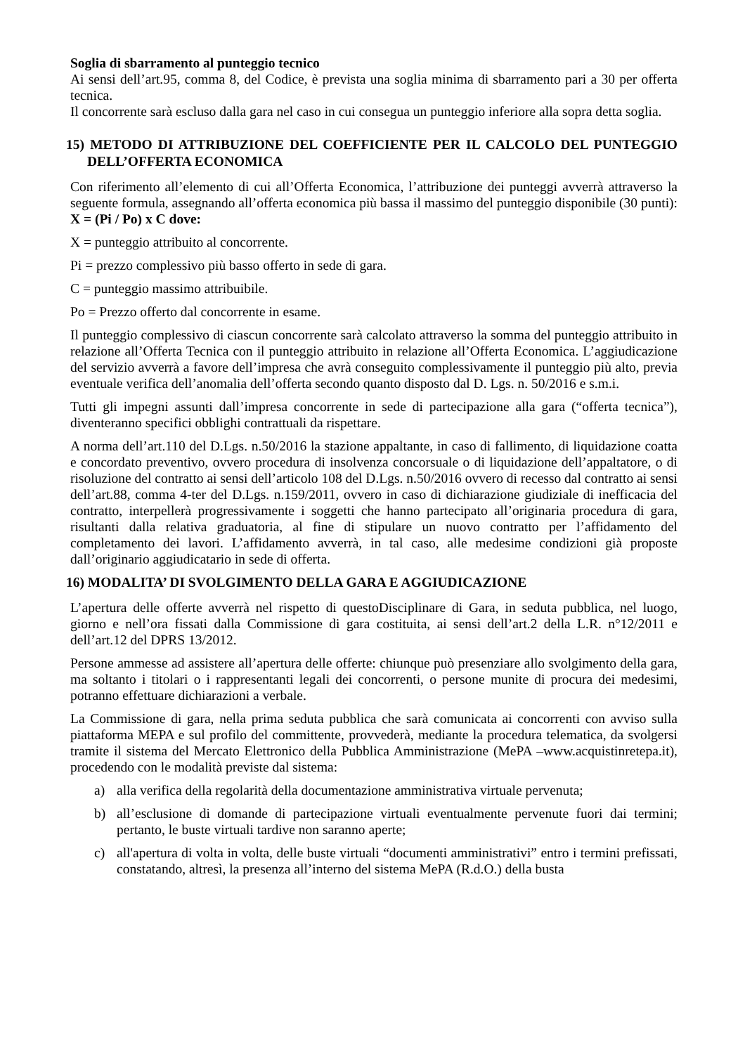Soglia di sbarramento al punteggio tecnico
Ai sensi dell’art.95, comma 8, del Codice, è prevista una soglia minima di sbarramento pari a 30 per offerta tecnica.
Il concorrente sarà escluso dalla gara nel caso in cui consegua un punteggio inferiore alla sopra detta soglia.
15) METODO DI ATTRIBUZIONE DEL COEFFICIENTE PER IL CALCOLO DEL PUNTEGGIO DELL’OFFERTA ECONOMICA
Con riferimento all’elemento di cui all’Offerta Economica, l’attribuzione dei punteggi avverrà attraverso la seguente formula, assegnando all’offerta economica più bassa il massimo del punteggio disponibile (30 punti): X = (Pi / Po) x C dove:
X = punteggio attribuito al concorrente.
Pi = prezzo complessivo più basso offerto in sede di gara.
C = punteggio massimo attribuibile.
Po = Prezzo offerto dal concorrente in esame.
Il punteggio complessivo di ciascun concorrente sarà calcolato attraverso la somma del punteggio attribuito in relazione all’Offerta Tecnica con il punteggio attribuito in relazione all’Offerta Economica. L’aggiudicazione del servizio avverrà a favore dell’impresa che avrà conseguito complessivamente il punteggio più alto, previa eventuale verifica dell’anomalia dell’offerta secondo quanto disposto dal D. Lgs. n. 50/2016 e s.m.i.
Tutti gli impegni assunti dall’impresa concorrente in sede di partecipazione alla gara (“offerta tecnica”), diventeranno specifici obblighi contrattuali da rispettare.
A norma dell’art.110 del D.Lgs. n.50/2016 la stazione appaltante, in caso di fallimento, di liquidazione coatta e concordato preventivo, ovvero procedura di insolvenza concorsuale o di liquidazione dell’appaltatore, o di risoluzione del contratto ai sensi dell’articolo 108 del D.Lgs. n.50/2016 ovvero di recesso dal contratto ai sensi dell’art.88, comma 4-ter del D.Lgs. n.159/2011, ovvero in caso di dichiarazione giudiziale di inefficacia del contratto, interpellerà progressivamente i soggetti che hanno partecipato all’originaria procedura di gara, risultanti dalla relativa graduatoria, al fine di stipulare un nuovo contratto per l’affidamento del completamento dei lavori. L’affidamento avverrà, in tal caso, alle medesime condizioni già proposte dall’originario aggiudicatario in sede di offerta.
16) MODALITA’ DI SVOLGIMENTO DELLA GARA E AGGIUDICAZIONE
L’apertura delle offerte avverrà nel rispetto di questoDisciplinare di Gara, in seduta pubblica, nel luogo, giorno e nell’ora fissati dalla Commissione di gara costituita, ai sensi dell’art.2 della L.R. n°12/2011 e dell’art.12 del DPRS 13/2012.
Persone ammesse ad assistere all’apertura delle offerte: chiunque può presenziare allo svolgimento della gara, ma soltanto i titolari o i rappresentanti legali dei concorrenti, o persone munite di procura dei medesimi, potranno effettuare dichiarazioni a verbale.
La Commissione di gara, nella prima seduta pubblica che sarà comunicata ai concorrenti con avviso sulla piattaforma MEPA e sul profilo del committente, provvederà, mediante la procedura telematica, da svolgersi tramite il sistema del Mercato Elettronico della Pubblica Amministrazione (MePA –www.acquistinretepa.it), procedendo con le modalità previste dal sistema:
a) alla verifica della regolarità della documentazione amministrativa virtuale pervenuta;
b) all’esclusione di domande di partecipazione virtuali eventualmente pervenute fuori dai termini; pertanto, le buste virtuali tardive non saranno aperte;
c) all'apertura di volta in volta, delle buste virtuali “documenti amministrativi” entro i termini prefissati, constatando, altresì, la presenza all’interno del sistema MePA (R.d.O.) della busta